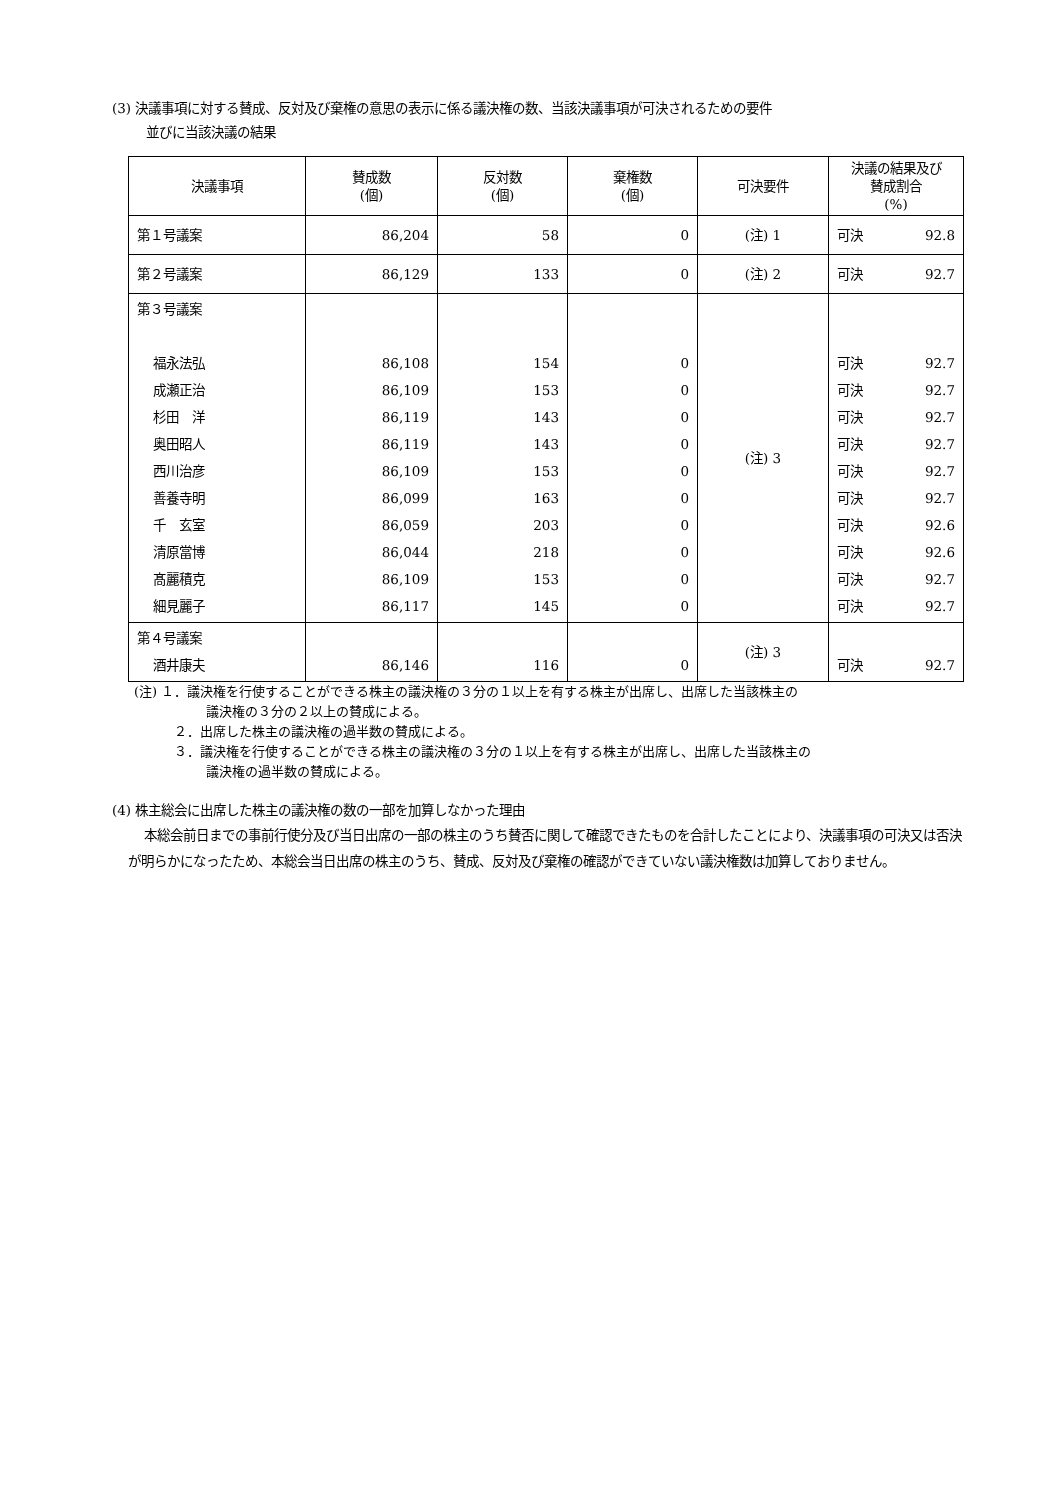(3) 決議事項に対する賛成、反対及び棄権の意思の表示に係る議決権の数、当該決議事項が可決されるための要件
並びに当該決議の結果
| 決議事項 | 賛成数 (個) | 反対数 (個) | 棄権数 (個) | 可決要件 | 決議の結果及び 賛成割合 (%) |
| --- | --- | --- | --- | --- | --- |
| 第１号議案 | 86,204 | 58 | 0 | (注) 1 | 可決 92.8 |
| 第２号議案 | 86,129 | 133 | 0 | (注) 2 | 可決 92.7 |
| 第３号議案 福永法弘 成瀬正治 杉田 洋 奥田昭人 西川治彦 善養寺明 千 玄室 清原當博 髙麗積克 細見麗子 | 86,108 86,109 86,119 86,119 86,109 86,099 86,059 86,044 86,109 86,117 | 154 153 143 143 153 163 203 218 153 145 | 0 0 0 0 0 0 0 0 0 0 | (注) 3 | 可決 92.7 可決 92.7 可決 92.7 可決 92.7 可決 92.7 可決 92.7 可決 92.6 可決 92.6 可決 92.7 可決 92.7 |
| 第４号議案 酒井康夫 | 86,146 | 116 | 0 | (注) 3 | 可決 92.7 |
(注) １．議決権を行使することができる株主の議決権の３分の１以上を有する株主が出席し、出席した当該株主の
議決権の３分の２以上の賛成による。
２．出席した株主の議決権の過半数の賛成による。
３．議決権を行使することができる株主の議決権の３分の１以上を有する株主が出席し、出席した当該株主の
議決権の過半数の賛成による。
(4) 株主総会に出席した株主の議決権の数の一部を加算しなかった理由
本総会前日までの事前行使分及び当日出席の一部の株主のうち賛否に関して確認できたものを合計したことにより、決議事項の可決又は否決が明らかになったため、本総会当日出席の株主のうち、賛成、反対及び棄権の確認ができていない議決権数は加算しておりません。